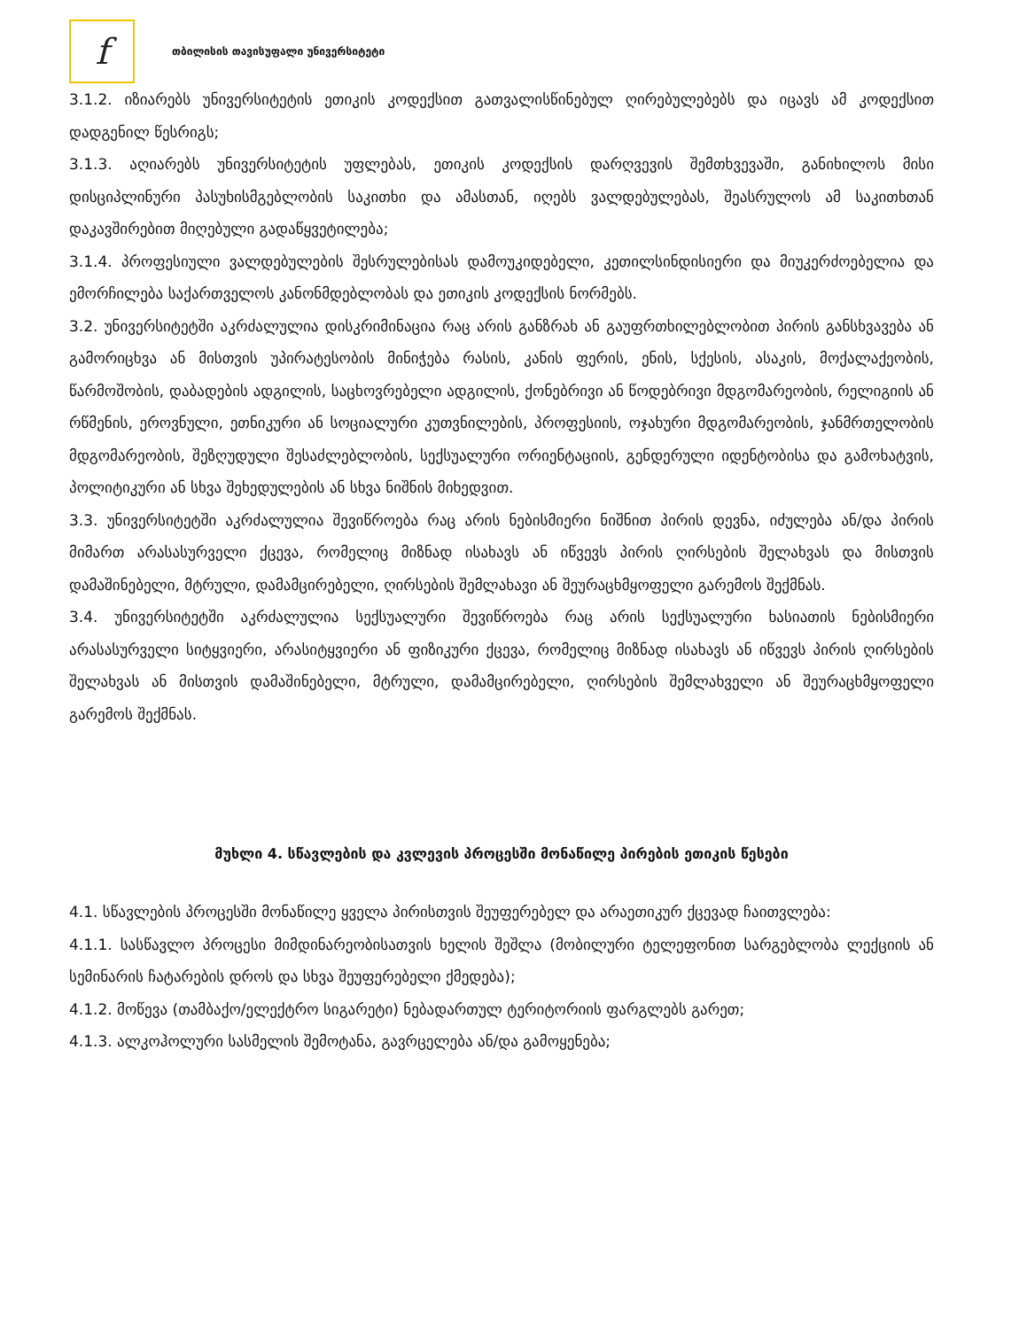f
თბილისის თავისუფალი უნივერსიტეტი
3.1.2. იზიარებს უნივერსიტეტის ეთიკის კოდექსით გათვალისწინებულ ღირებულებებს და იცავს ამ კოდექსით დადგენილ წესრიგს;
3.1.3. აღიარებს უნივერსიტეტის უფლებას, ეთიკის კოდექსის დარღვევის შემთხვევაში, განიხილოს მისი დისციპლინური პასუხისმგებლობის საკითხი და ამასთან, იღებს ვალდებულებას, შეასრულოს ამ საკითხთან დაკავშირებით მიღებული გადაწყვეტილება;
3.1.4. პროფესიული ვალდებულების შესრულებისას დამოუკიდებელი, კეთილსინდისიერი და მიუკერძოებელია და ემორჩილება საქართველოს კანონმდებლობას და ეთიკის კოდექსის ნორმებს.
3.2. უნივერსიტეტში აკრძალულია დისკრიმინაცია რაც არის განზრახ ან გაუფრთხილებლობით პირის განსხვავება ან გამორიცხვა ან მისთვის უპირატესობის მინიჭება რასის, კანის ფერის, ენის, სქესის, ასაკის, მოქალაქეობის, წარმოშობის, დაბადების ადგილის, საცხოვრებელი ადგილის, ქონებრივი ან წოდებრივი მდგომარეობის, რელიგიის ან რწმენის, ეროვნული, ეთნიკური ან სოციალური კუთვნილების, პროფესიის, ოჯახური მდგომარეობის, ჯანმრთელობის მდგომარეობის, შეზღუდული შესაძლებლობის, სექსუალური ორიენტაციის, გენდერული იდენტობისა და გამოხატვის, პოლიტიკური ან სხვა შეხედულების ან სხვა ნიშნის მიხედვით.
3.3. უნივერსიტეტში აკრძალულია შევიწროება რაც არის ნებისმიერი ნიშნით პირის დევნა, იძულება ან/და პირის მიმართ არასასურველი ქცევა, რომელიც მიზნად ისახავს ან იწვევს პირის ღირსების შელახვას და მისთვის დამაშინებელი, მტრული, დამამცირებელი, ღირსების შემლახავი ან შეურაცხმყოფელი გარემოს შექმნას.
3.4. უნივერსიტეტში აკრძალულია სექსუალური შევიწროება რაც არის სექსუალური ხასიათის ნებისმიერი არასასურველი სიტყვიერი, არასიტყვიერი ან ფიზიკური ქცევა, რომელიც მიზნად ისახავს ან იწვევს პირის ღირსების შელახვას ან მისთვის დამაშინებელი, მტრული, დამამცირებელი, ღირსების შემლახველი ან შეურაცხმყოფელი გარემოს შექმნას.
მუხლი 4. სწავლების და კვლევის პროცესში მონაწილე პირების ეთიკის წესები
4.1. სწავლების პროცესში მონაწილე ყველა პირისთვის შეუფერებელ და არაეთიკურ ქცევად ჩაითვლება:
4.1.1. სასწავლო პროცესი მიმდინარეობისათვის ხელის შეშლა (მობილური ტელეფონით სარგებლობა ლექციის ან სემინარის ჩატარების დროს და სხვა შეუფერებელი ქმედება);
4.1.2. მოწევა (თამბაქო/ელექტრო სიგარეტი) ნებადართულ ტერიტორიის ფარგლებს გარეთ;
4.1.3. ალკოჰოლური სასმელის შემოტანა, გავრცელება ან/და გამოყენება;